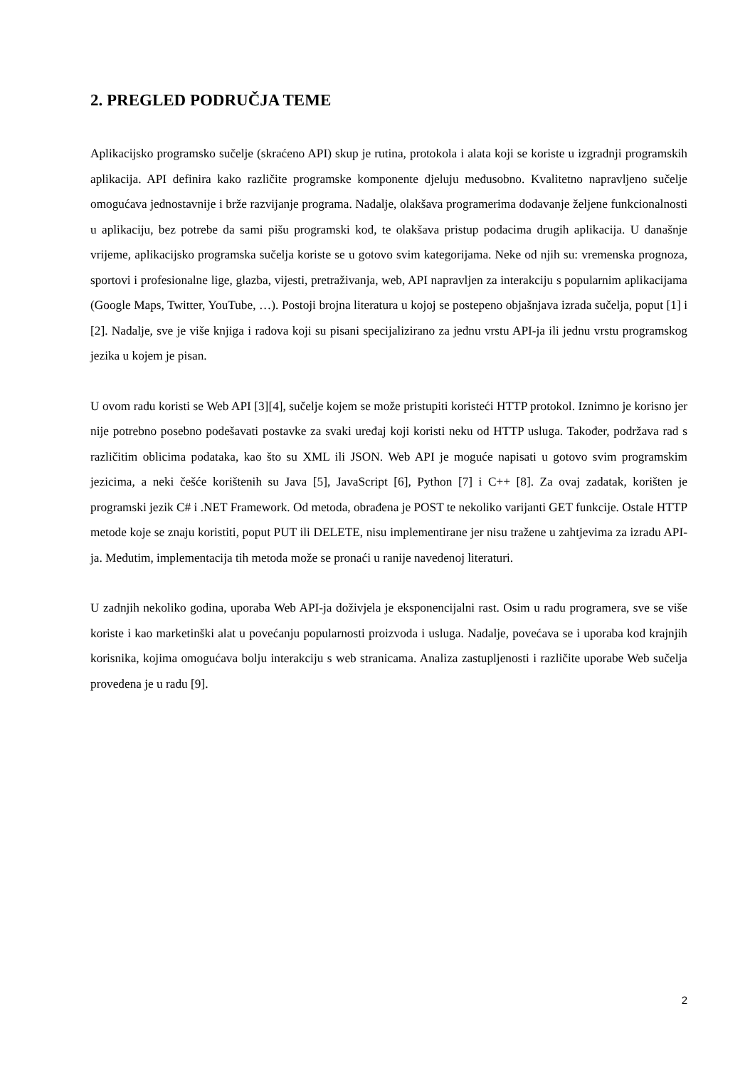2. PREGLED PODRUČJA TEME
Aplikacijsko programsko sučelje (skraćeno API) skup je rutina, protokola i alata koji se koriste u izgradnji programskih aplikacija. API definira kako različite programske komponente djeluju međusobno. Kvalitetno napravljeno sučelje omogućava jednostavnije i brže razvijanje programa. Nadalje, olakšava programerima dodavanje željene funkcionalnosti u aplikaciju, bez potrebe da sami pišu programski kod, te olakšava pristup podacima drugih aplikacija. U današnje vrijeme, aplikacijsko programska sučelja koriste se u gotovo svim kategorijama. Neke od njih su: vremenska prognoza, sportovi i profesionalne lige, glazba, vijesti, pretraživanja, web, API napravljen za interakciju s popularnim aplikacijama (Google Maps, Twitter, YouTube, …). Postoji brojna literatura u kojoj se postepeno objašnjava izrada sučelja, poput [1] i [2]. Nadalje, sve je više knjiga i radova koji su pisani specijalizirano za jednu vrstu API-ja ili jednu vrstu programskog jezika u kojem je pisan.
U ovom radu koristi se Web API [3][4], sučelje kojem se može pristupiti koristeći HTTP protokol. Iznimno je korisno jer nije potrebno posebno podešavati postavke za svaki uređaj koji koristi neku od HTTP usluga. Također, podržava rad s različitim oblicima podataka, kao što su XML ili JSON. Web API je moguće napisati u gotovo svim programskim jezicima, a neki češće korištenih su Java [5], JavaScript [6], Python [7] i C++ [8]. Za ovaj zadatak, korišten je programski jezik C# i .NET Framework. Od metoda, obrađena je POST te nekoliko varijanti GET funkcije. Ostale HTTP metode koje se znaju koristiti, poput PUT ili DELETE, nisu implementirane jer nisu tražene u zahtjevima za izradu API-ja. Međutim, implementacija tih metoda može se pronaći u ranije navedenoj literaturi.
U zadnjih nekoliko godina, uporaba Web API-ja doživjela je eksponencijalni rast. Osim u radu programera, sve se više koriste i kao marketinški alat u povećanju popularnosti proizvoda i usluga. Nadalje, povećava se i uporaba kod krajnjih korisnika, kojima omogućava bolju interakciju s web stranicama. Analiza zastupljenosti i različite uporabe Web sučelja provedena je u radu [9].
2